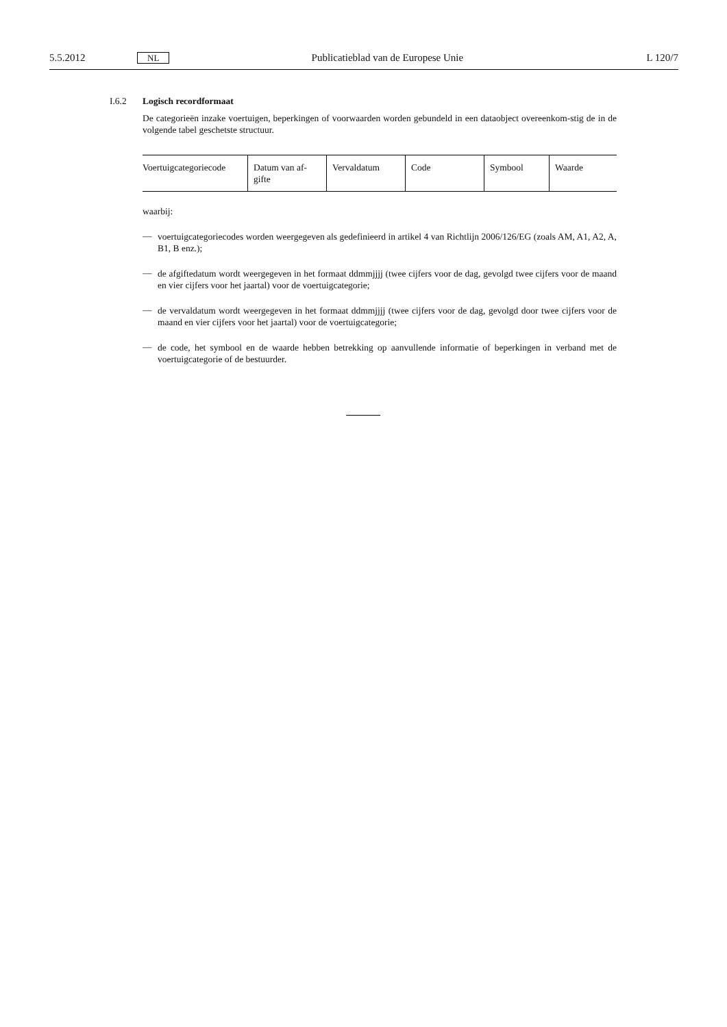5.5.2012 NL Publicatieblad van de Europese Unie L 120/7
I.6.2 Logisch recordformaat
De categorieën inzake voertuigen, beperkingen of voorwaarden worden gebundeld in een dataobject overeenkom-stig de in de volgende tabel geschetste structuur.
| Voertuigcategoriecode | Datum van af-gifte | Vervaldatum | Code | Symbool | Waarde |
waarbij:
—
voertuigcategoriecodes worden weergegeven als gedefinieerd in artikel 4 van Richtlijn 2006/126/EG (zoals AM, A1, A2, A, B1, B enz.);
—
de afgiftedatum wordt weergegeven in het formaat ddmmjjjj (twee cijfers voor de dag, gevolgd twee cijfers voor de maand en vier cijfers voor het jaartal) voor de voertuigcategorie;
—
de vervaldatum wordt weergegeven in het formaat ddmmjjjj (twee cijfers voor de dag, gevolgd door twee cijfers voor de maand en vier cijfers voor het jaartal) voor de voertuigcategorie;
—
de code, het symbool en de waarde hebben betrekking op aanvullende informatie of beperkingen in verband met de voertuigcategorie of de bestuurder.